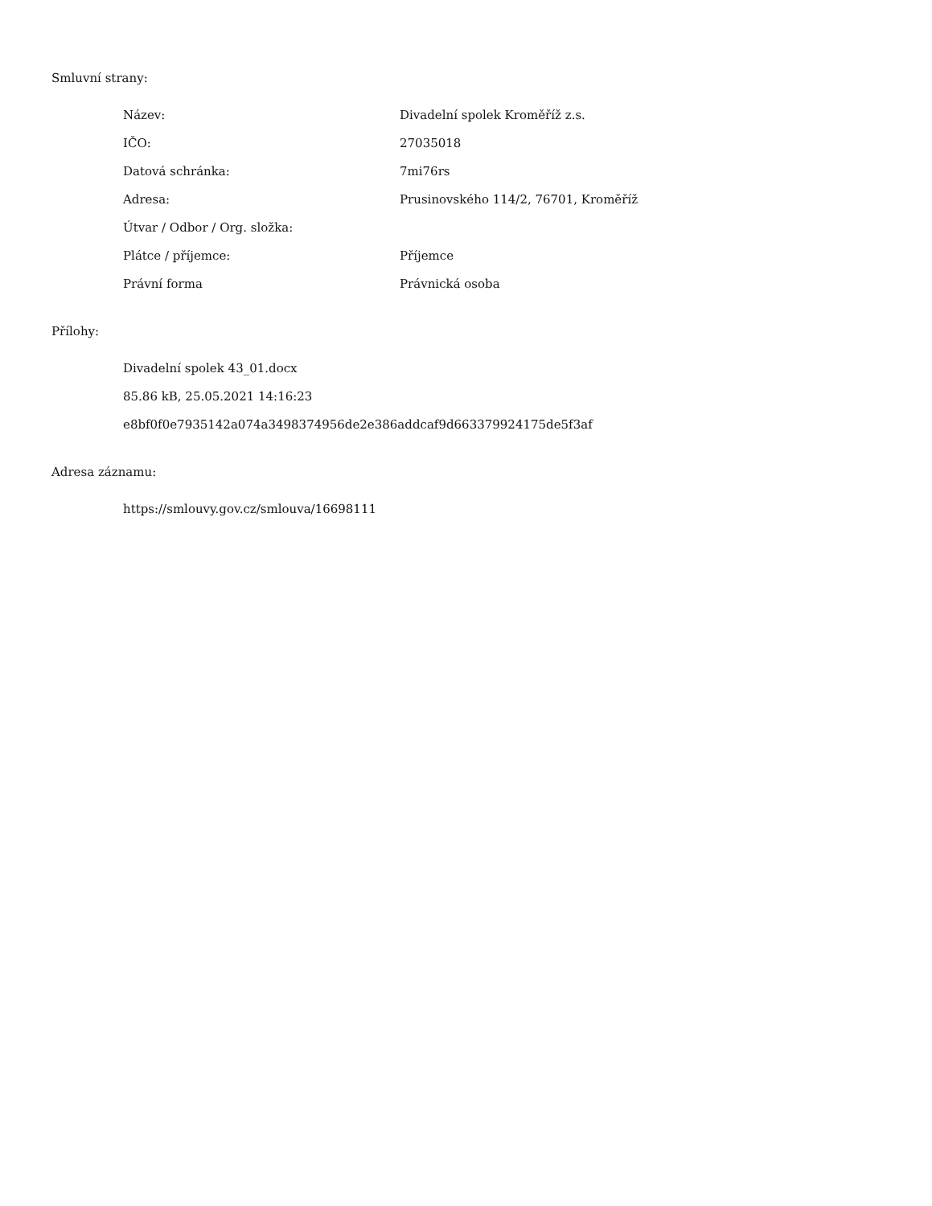Smluvní strany:
| Název: | Divadelní spolek Kroměříž z.s. |
| IČO: | 27035018 |
| Datová schránka: | 7mi76rs |
| Adresa: | Prusinovského 114/2, 76701, Kroměříž |
| Útvar / Odbor / Org. složka: | |
| Plátce / příjemce: | Příjemce |
| Právní forma | Právnická osoba |
Přílohy:
Divadelní spolek 43_01.docx
85.86 kB, 25.05.2021 14:16:23
e8bf0f0e7935142a074a3498374956de2e386addcaf9d663379924175de5f3af
Adresa záznamu:
https://smlouvy.gov.cz/smlouva/16698111